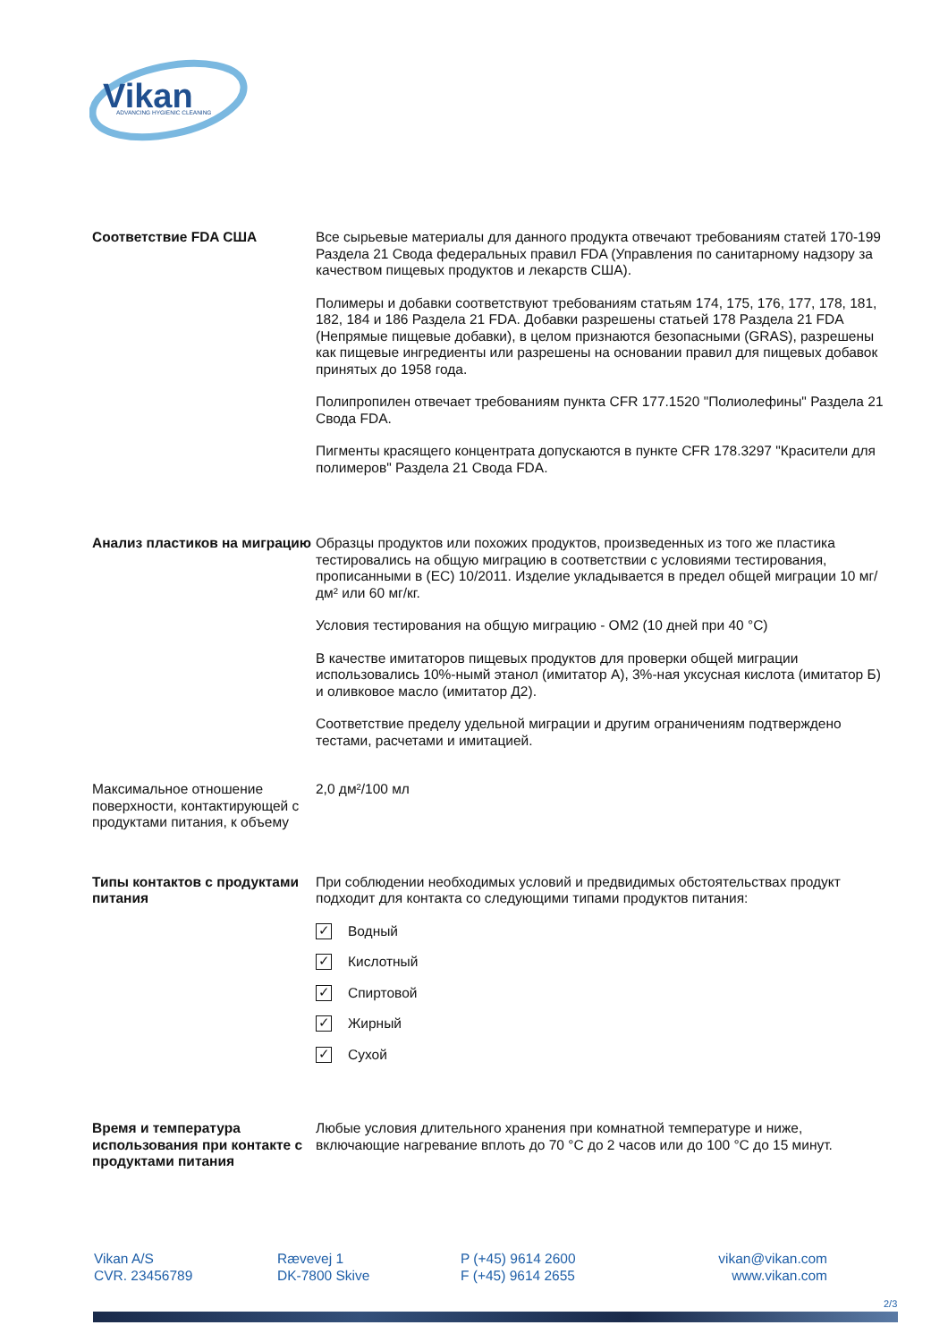Vikan
ADVANCING HYGIENIC CLEANING
Соответствие FDA США Все сырьевые материалы для данного продукта отвечают требованиям статей 170-199 Раздела 21 Свода федеральных правил FDA (Управления по санитарному надзору за качеством пищевых продуктов и лекарств США).
Полимеры и добавки соответствуют требованиям статьям 174, 175, 176, 177, 178, 181, 182, 184 и 186 Раздела 21 FDA. Добавки разрешены статьей 178 Раздела 21 FDA (Непрямые пищевые добавки), в целом признаются безопасными (GRAS), разрешены как пищевые ингредиенты или разрешены на основании правил для пищевых добавок принятых до 1958 года.
Полипропилен отвечает требованиям пункта CFR 177.1520 "Полиолефины" Раздела 21 Свода FDA.
Пигменты красящего концентрата допускаются в пункте CFR 178.3297 "Красители для полимеров" Раздела 21 Свода FDA.
Анализ пластиков на миграцию
Образцы продуктов или похожих продуктов, произведенных из того же пластика тестировались на общую миграцию в соответствии с условиями тестирования, прописанными в (EC) 10/2011. Изделие укладывается в предел общей миграции 10 мг/дм² или 60 мг/кг.
Условия тестирования на общую миграцию - OM2 (10 дней при 40 °C)
В качестве имитаторов пищевых продуктов для проверки общей миграции использовались 10%-нымй этанол (имитатор A), 3%-ная уксусная кислота (имитатор Б) и оливковое масло (имитатор Д2).
Соответствие пределу удельной миграции и другим ограничениям подтверждено тестами, расчетами и имитацией.
Максимальное отношение поверхности, контактирующей с продуктами питания, к объему
2,0 дм²/100 мл
Типы контактов с продуктами питания
При соблюдении необходимых условий и предвидимых обстоятельствах продукт подходит для контакта со следующими типами продуктов питания:
✓
Водный
✓
Кислотный
✓
Спиртовой
✓
Жирный
✓
Сухой
Время и температура использования при контакте с продуктами питания
Любые условия длительного хранения при комнатной температуре и ниже, включающие нагревание вплоть до 70 °C до 2 часов или до 100 °C до 15 минут.
Vikan A/S
CVR. 23456789
Rævevej 1
DK-7800 Skive
P (+45) 9614 2600
F (+45) 9614 2655
vikan@vikan.com
www.vikan.com
2/3